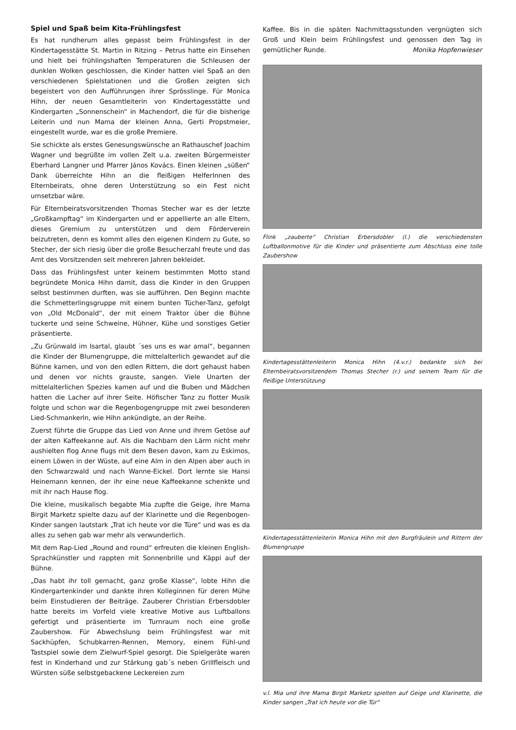Spiel und Spaß beim Kita-Frühlingsfest
Es hat rundherum alles gepasst beim Frühlingsfest in der Kindertagesstätte St. Martin in Ritzing – Petrus hatte ein Einsehen und hielt bei frühlingshaften Temperaturen die Schleusen der dunklen Wolken geschlossen, die Kinder hatten viel Spaß an den verschiedenen Spielstationen und die Großen zeigten sich begeistert von den Aufführungen ihrer Sprösslinge. Für Monica Hihn, der neuen Gesamtleiterin von Kindertagesstätte und Kindergarten „Sonnenschein“ in Machendorf, die für die bisherige Leiterin und nun Mama der kleinen Anna, Gerti Propstmeier, eingestellt wurde, war es die große Premiere.
Sie schickte als erstes Genesungswünsche an Rathauschef Joachim Wagner und begrüßte im vollen Zelt u.a. zweiten Bürgermeister Eberhard Langner und Pfarrer János Kovács. Einen kleinen „süßen“ Dank überreichte Hihn an die fleißigen HelferInnen des Elternbeirats, ohne deren Unterstützung so ein Fest nicht umsetzbar wäre.
Für Elternbeiratsvorsitzenden Thomas Stecher war es der letzte „Großkampftag“ im Kindergarten und er appellierte an alle Eltern, dieses Gremium zu unterstützen und dem Förderverein beizutreten, denn es kommt alles den eigenen Kindern zu Gute, so Stecher, der sich riesig über die große Besucherzahl freute und das Amt des Vorsitzenden seit mehreren Jahren bekleidet.
Dass das Frühlingsfest unter keinem bestimmten Motto stand begründete Monica Hihn damit, dass die Kinder in den Gruppen selbst bestimmen durften, was sie aufführen. Den Beginn machte die Schmetterlingsgruppe mit einem bunten Tücher-Tanz, gefolgt von „Old McDonald“, der mit einem Traktor über die Bühne tuckerte und seine Schweine, Hühner, Kühe und sonstiges Getier präsentierte.
„Zu Grünwald im Isartal, glaubt ´ses uns es war amal“, begannen die Kinder der Blumengruppe, die mittelalterlich gewandet auf die Bühne kamen, und von den edlen Rittern, die dort gehaust haben und denen vor nichts grauste, sangen. Viele Unarten der mittelalterlichen Spezies kamen auf und die Buben und Mädchen hatten die Lacher auf ihrer Seite. Höfischer Tanz zu flotter Musik folgte und schon war die Regenbogengruppe mit zwei besonderen Lied-Schmankerln, wie Hihn ankündigte, an der Reihe.
Zuerst führte die Gruppe das Lied von Anne und ihrem Getöse auf der alten Kaffeekanne auf. Als die Nachbarn den Lärm nicht mehr aushielten flog Anne flugs mit dem Besen davon, kam zu Eskimos, einem Löwen in der Wüste, auf eine Alm in den Alpen aber auch in den Schwarzwald und nach Wanne-Eickel. Dort lernte sie Hansi Heinemann kennen, der ihr eine neue Kaffeekanne schenkte und mit ihr nach Hause flog.
Die kleine, musikalisch begabte Mia zupfte die Geige, ihre Mama Birgit Marketz spielte dazu auf der Klarinette und die Regenbogen-Kinder sangen lautstark „Trat ich heute vor die Türe“ und was es da alles zu sehen gab war mehr als verwunderlich.
Mit dem Rap-Lied „Round and round“ erfreuten die kleinen English-Sprachkünstler und rappten mit Sonnenbrille und Käppi auf der Bühne.
„Das habt ihr toll gemacht, ganz große Klasse“, lobte Hihn die Kindergartenkinder und dankte ihren Kolleginnen für deren Mühe beim Einstudieren der Beiträge. Zauberer Christian Erbersdobler hatte bereits im Vorfeld viele kreative Motive aus Luftballons gefertigt und präsentierte im Turnraum noch eine große Zaubershow. Für Abwechslung beim Frühlingsfest war mit Sackhüpfen, Schubkarren-Rennen, Memory, einem Fühl-und Tastspiel sowie dem Zielwurf-Spiel gesorgt. Die Spielgeräte waren fest in Kinderhand und zur Stärkung gab´s neben Grillfleisch und Würsten süße selbstgebackene Leckereien zum
Kaffee. Bis in die späten Nachmittagsstunden vergnügten sich Groß und Klein beim Frühlingsfest und genossen den Tag in gemütlicher Runde. Monika Hopfenwieser
Flink „zauberte“ Christian Erbersdobler (l.) die verschiedensten Luftballonmotive für die Kinder und präsentierte zum Abschluss eine tolle Zaubershow
Kindertagesstättenleiterin Monica Hihn (4.v.r.) bedankte sich bei Elternbeiratsvorsitzendem Thomas Stecher (r.) und seinem Team für die fleißige Unterstützung
Kindertagesstättenleiterin Monica Hihn mit den Burgfräulein und Rittern der Blumengruppe
v.l. Mia und ihre Mama Birgit Marketz spielten auf Geige und Klarinette, die Kinder sangen „Trat ich heute vor die Tür“